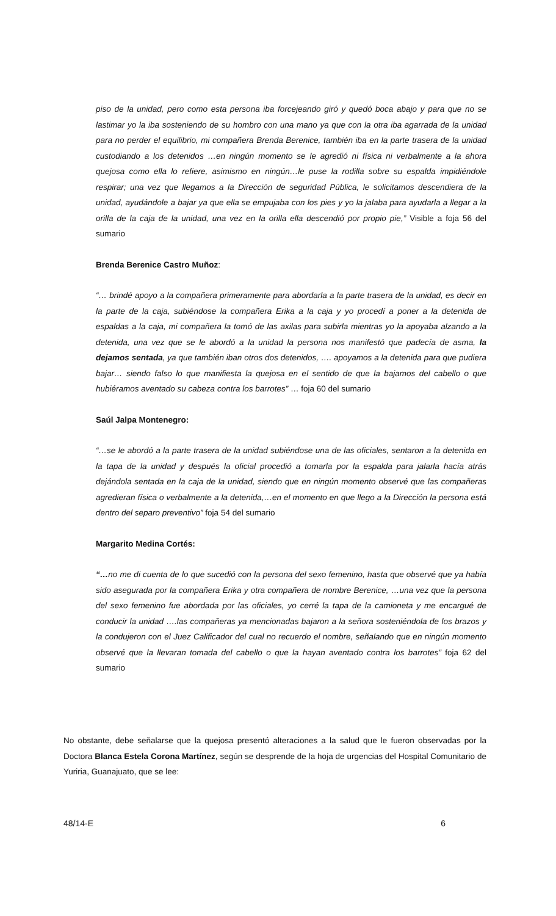piso de la unidad, pero como esta persona iba forcejeando giró y quedó boca abajo y para que no se lastimar yo la iba sosteniendo de su hombro con una mano ya que con la otra iba agarrada de la unidad para no perder el equilibrio, mi compañera Brenda Berenice, también iba en la parte trasera de la unidad custodiando a los detenidos …en ningún momento se le agredió ni física ni verbalmente a la ahora quejosa como ella lo refiere, asimismo en ningún…le puse la rodilla sobre su espalda impidiéndole respirar; una vez que llegamos a la Dirección de seguridad Pública, le solicitamos descendiera de la unidad, ayudándole a bajar ya que ella se empujaba con los pies y yo la jalaba para ayudarla a llegar a la orilla de la caja de la unidad, una vez en la orilla ella descendió por propio pie,” Visible a foja 56 del sumario
Brenda Berenice Castro Muñoz:
“… brindé apoyo a la compañera primeramente para abordarla a la parte trasera de la unidad, es decir en la parte de la caja, subiéndose la compañera Erika a la caja y yo procedí a poner a la detenida de espaldas a la caja, mi compañera la tomó de las axilas para subirla mientras yo la apoyaba alzando a la detenida, una vez que se le abordó a la unidad la persona nos manifestó que padecía de asma, la dejamos sentada, ya que también iban otros dos detenidos, …. apoyamos a la detenida para que pudiera bajar… siendo falso lo que manifiesta la quejosa en el sentido de que la bajamos del cabello o que hubiéramos aventado su cabeza contra los barrotes” … foja 60 del sumario
Saúl Jalpa Montenegro:
“…se le abordó a la parte trasera de la unidad subiéndose una de las oficiales, sentaron a la detenida en la tapa de la unidad y después la oficial procedió a tomarla por la espalda para jalarla hacía atrás dejándola sentada en la caja de la unidad, siendo que en ningún momento observé que las compañeras agredieran física o verbalmente a la detenida,…en el momento en que llego a la Dirección la persona está dentro del separo preventivo” foja 54 del sumario
Margarito Medina Cortés:
“…no me di cuenta de lo que sucedió con la persona del sexo femenino, hasta que observé que ya había sido asegurada por la compañera Erika y otra compañera de nombre Berenice, …una vez que la persona del sexo femenino fue abordada por las oficiales, yo cerré la tapa de la camioneta y me encargué de conducir la unidad ….las compañeras ya mencionadas bajaron a la señora sosteniéndola de los brazos y la condujeron con el Juez Calificador del cual no recuerdo el nombre, señalando que en ningún momento observé que la llevaran tomada del cabello o que la hayan aventado contra los barrotes” foja 62 del sumario
No obstante, debe señalarse que la quejosa presentó alteraciones a la salud que le fueron observadas por la Doctora Blanca Estela Corona Martínez, según se desprende de la hoja de urgencias del Hospital Comunitario de Yuriria, Guanajuato, que se lee:
48/14-E 6